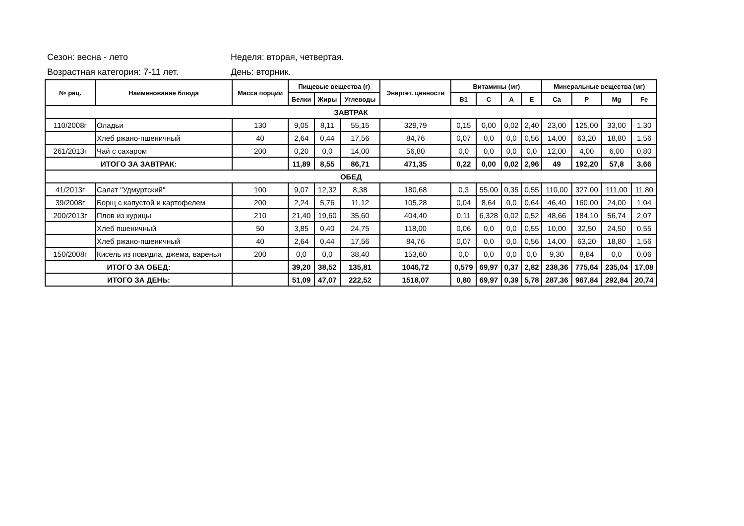Сезон: весна - лето Неделя: вторая, четвертая.
Возрастная категория: 7-11 лет. День: вторник.
| № рец. | Наименование блюда | Масса порции | Пищевые вещества (г) | | | Энергет. ценности | Витамины (мг) | | | | Минеральные вещества (мг) | | | |
| --- | --- | --- | --- | --- | --- | --- | --- | --- | --- | --- | --- | --- | --- | --- |
| | | | Белки | Жиры | Углеводы | | B1 | C | A | E | Ca | P | Mg | Fe |
| ЗАВТРАК | | | | | | | | | | | | | | |
| 110/2008г | Оладьи | 130 | 9,05 | 8,11 | 55,15 | 329,79 | 0,15 | 0,00 | 0,02 | 2,40 | 23,00 | 125,00 | 33,00 | 1,30 |
| | Хлеб ржано-пшеничный | 40 | 2,64 | 0,44 | 17,56 | 84,76 | 0,07 | 0,0 | 0,0 | 0,56 | 14,00 | 63,20 | 18,80 | 1,56 |
| 261/2013г | Чай с сахаром | 200 | 0,20 | 0,0 | 14,00 | 56,80 | 0,0 | 0,0 | 0,0 | 0,0 | 12,00 | 4,00 | 6,00 | 0,80 |
| ИТОГО ЗА ЗАВТРАК: | | | 11,89 | 8,55 | 86,71 | 471,35 | 0,22 | 0,00 | 0,02 | 2,96 | 49 | 192,20 | 57,8 | 3,66 |
| ОБЕД | | | | | | | | | | | | | | |
| 41/2013г | Салат "Удмуртский" | 100 | 9,07 | 12,32 | 8,38 | 180,68 | 0,3 | 55,00 | 0,35 | 0,55 | 110,00 | 327,00 | 111,00 | 11,80 |
| 39/2008г | Борщ с капустой и картофелем | 200 | 2,24 | 5,76 | 11,12 | 105,28 | 0,04 | 8,64 | 0,0 | 0,64 | 46,40 | 160,00 | 24,00 | 1,04 |
| 200/2013г | Плов из курицы | 210 | 21,40 | 19,60 | 35,60 | 404,40 | 0,11 | 6,328 | 0,02 | 0,52 | 48,66 | 184,10 | 56,74 | 2,07 |
| | Хлеб пшеничный | 50 | 3,85 | 0,40 | 24,75 | 118,00 | 0,06 | 0,0 | 0,0 | 0,55 | 10,00 | 32,50 | 24,50 | 0,55 |
| | Хлеб ржано-пшеничный | 40 | 2,64 | 0,44 | 17,56 | 84,76 | 0,07 | 0,0 | 0,0 | 0,56 | 14,00 | 63,20 | 18,80 | 1,56 |
| 150/2008г | Кисель из повидла, джема, варенья | 200 | 0,0 | 0,0 | 38,40 | 153,60 | 0,0 | 0,0 | 0,0 | 0,0 | 9,30 | 8,84 | 0,0 | 0,06 |
| ИТОГО ЗА ОБЕД: | | | 39,20 | 38,52 | 135,81 | 1046,72 | 0,579 | 69,97 | 0,37 | 2,82 | 238,36 | 775,64 | 235,04 | 17,08 |
| ИТОГО ЗА ДЕНЬ: | | | 51,09 | 47,07 | 222,52 | 1518,07 | 0,80 | 69,97 | 0,39 | 5,78 | 287,36 | 967,84 | 292,84 | 20,74 |